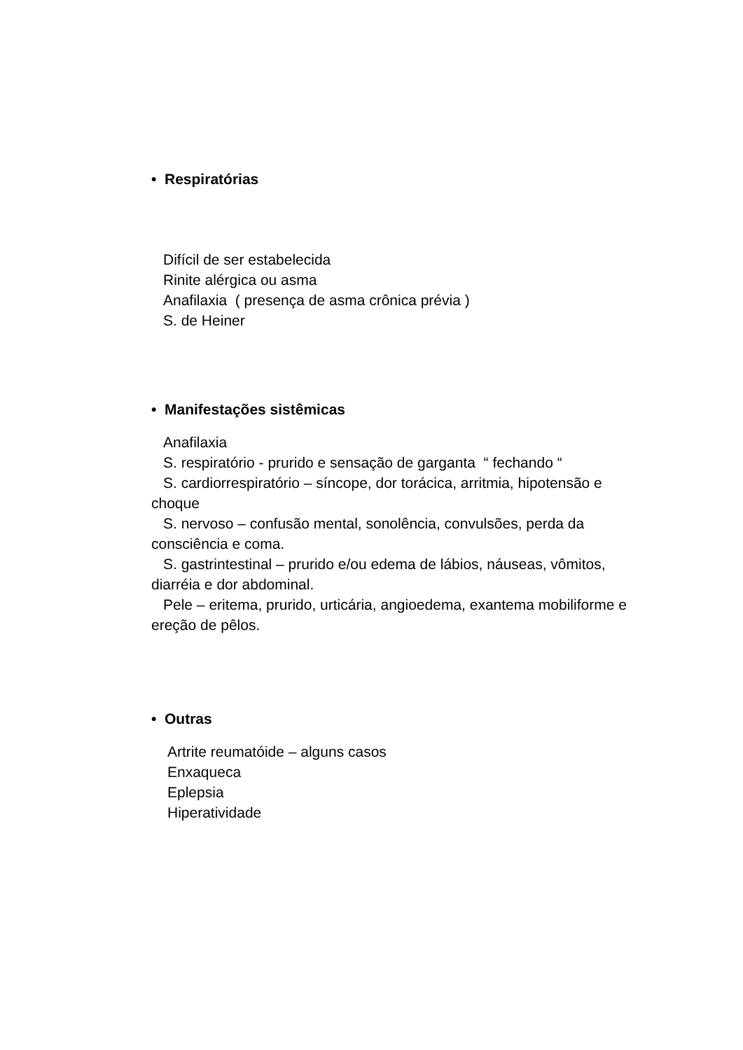• Respiratórias
Difícil de ser estabelecida
Rinite alérgica ou asma
Anafilaxia ( presença de asma crônica prévia )
S. de Heiner
• Manifestações sistêmicas
Anafilaxia
S. respiratório - prurido e sensação de garganta “ fechando “
S. cardiorrespiratório – síncope, dor torácica, arritmia, hipotensão e choque
S. nervoso – confusão mental, sonolência, convulsões, perda da consciência e coma.
S. gastrintestinal – prurido e/ou edema de lábios, náuseas, vômitos, diarréia e dor abdominal.
Pele – eritema, prurido, urticária, angioedema, exantema mobiliforme e ereção de pêlos.
• Outras
Artrite reumatóide – alguns casos
Enxaqueca
Eplepsia
Hiperatividade